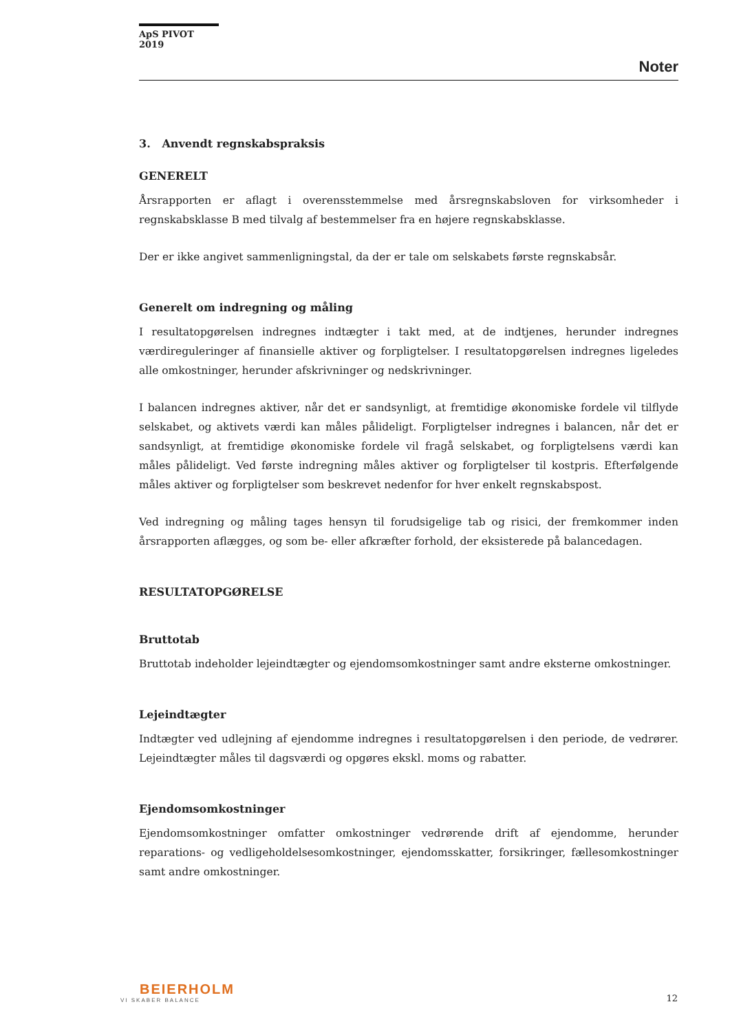ApS PIVOT 2019
Noter
3. Anvendt regnskabspraksis
GENERELT
Årsrapporten er aflagt i overensstemmelse med årsregnskabsloven for virksomheder i regnskabsklasse B med tilvalg af bestemmelser fra en højere regnskabsklasse.
Der er ikke angivet sammenligningstal, da der er tale om selskabets første regnskabsår.
Generelt om indregning og måling
I resultatopgørelsen indregnes indtægter i takt med, at de indtjenes, herunder indregnes værdireguleringer af finansielle aktiver og forpligtelser. I resultatopgørelsen indregnes ligeledes alle omkostninger, herunder afskrivninger og nedskrivninger.
I balancen indregnes aktiver, når det er sandsynligt, at fremtidige økonomiske fordele vil tilflyde selskabet, og aktivets værdi kan måles pålideligt. Forpligtelser indregnes i balancen, når det er sandsynligt, at fremtidige økonomiske fordele vil fragå selskabet, og forpligtelsens værdi kan måles pålideligt. Ved første indregning måles aktiver og forpligtelser til kostpris. Efterfølgende måles aktiver og forpligtelser som beskrevet nedenfor for hver enkelt regnskabspost.
Ved indregning og måling tages hensyn til forudsigelige tab og risici, der fremkommer inden årsrapporten aflægges, og som be- eller afkræfter forhold, der eksisterede på balancedagen.
RESULTATOPGØRELSE
Bruttotab
Bruttotab indeholder lejeindtægter og ejendomsomkostninger samt andre eksterne omkostninger.
Lejeindtægter
Indtægter ved udlejning af ejendomme indregnes i resultatopgørelsen i den periode, de vedrører. Lejeindtægter måles til dagsværdi og opgøres ekskl. moms og rabatter.
Ejendomsomkostninger
Ejendomsomkostninger omfatter omkostninger vedrørende drift af ejendomme, herunder reparations- og vedligeholdelsesomkostninger, ejendomsskatter, forsikringer, fællesomkostninger samt andre omkostninger.
BEIERHOLM
VI SKABER BALANCE
12